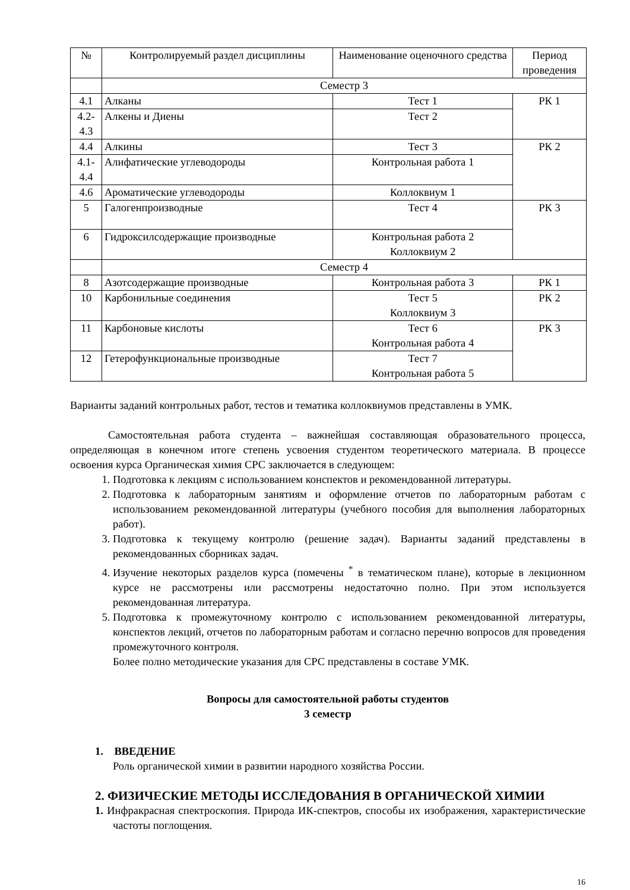| № | Контролируемый раздел дисциплины | Наименование оценочного средства | Период проведения |
| --- | --- | --- | --- |
| | Семестр 3 | | |
| 4.1 | Алканы | Тест 1 | РК 1 |
| 4.2-4.3 | Алкены и Диены | Тест 2 | |
| 4.4 | Алкины | Тест 3 | РК 2 |
| 4.1-4.4 | Алифатические углеводороды | Контрольная работа 1 | |
| 4.6 | Ароматические углеводороды | Коллоквиум 1 | |
| 5 | Галогенпроизводные | Тест 4 | РК 3 |
| 6 | Гидроксилсодержащие производные | Контрольная работа 2 Коллоквиум 2 | |
| | Семестр 4 | | |
| 8 | Азотсодержащие производные | Контрольная работа 3 | РК 1 |
| 10 | Карбонильные соединения | Тест 5 Коллоквиум 3 | РК 2 |
| 11 | Карбоновые кислоты | Тест 6 Контрольная работа 4 | РК 3 |
| 12 | Гетерофункциональные производные | Тест 7 Контрольная работа 5 | |
Варианты заданий контрольных работ, тестов и тематика коллоквиумов представлены в УМК.
Самостоятельная работа студента – важнейшая составляющая образовательного процесса, определяющая в конечном итоге степень усвоения студентом теоретического материала. В процессе освоения курса Органическая химия СРС заключается в следующем:
1. Подготовка к лекциям с использованием конспектов и рекомендованной литературы.
2. Подготовка к лабораторным занятиям и оформление отчетов по лабораторным работам с использованием рекомендованной литературы (учебного пособия для выполнения лабораторных работ).
3. Подготовка к текущему контролю (решение задач). Варианты заданий представлены в рекомендованных сборниках задач.
4. Изучение некоторых разделов курса (помечены <sup>*</sup> в тематическом плане), которые в лекционном курсе не рассмотрены или рассмотрены недостаточно полно. При этом используется рекомендованная литература.
5. Подготовка к промежуточному контролю с использованием рекомендованной литературы, конспектов лекций, отчетов по лабораторным работам и согласно перечню вопросов для проведения промежуточного контроля.
Более полно методические указания для СРС представлены в составе УМК.
Вопросы для самостоятельной работы студентов
3 семестр
1. ВВЕДЕНИЕ
Роль органической химии в развитии народного хозяйства России.
2. ФИЗИЧЕСКИЕ МЕТОДЫ ИССЛЕДОВАНИЯ В ОРГАНИЧЕСКОЙ ХИМИИ
1. Инфракрасная спектроскопия. Природа ИК-спектров, способы их изображения, характеристические частоты поглощения.
16